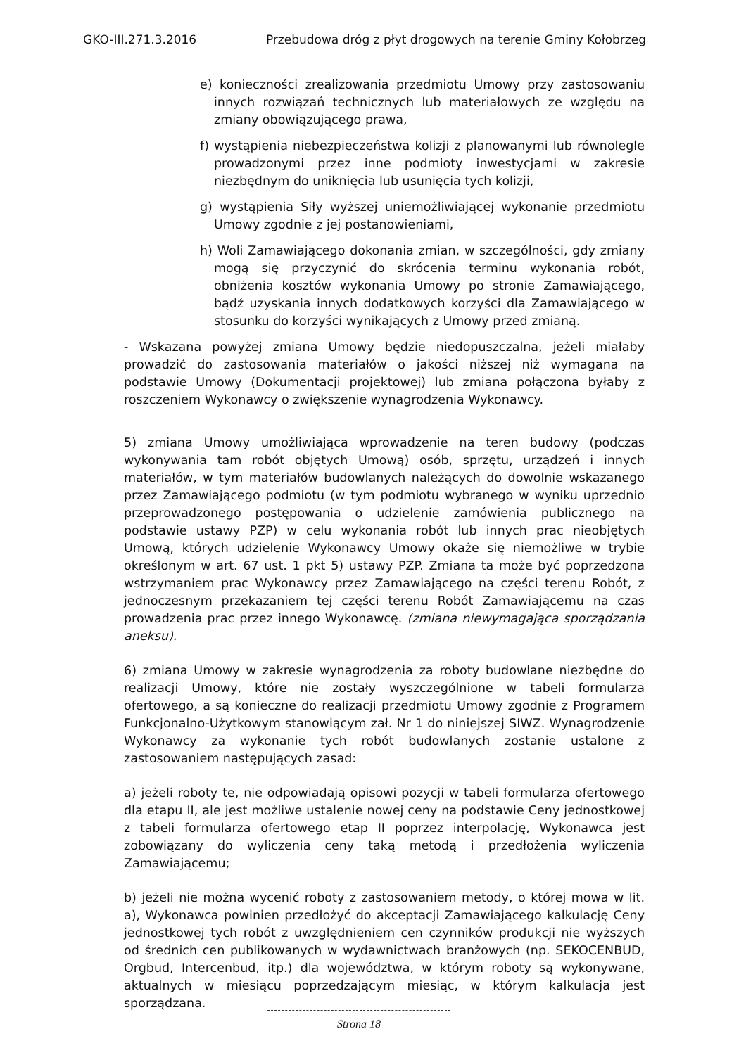GKO-III.271.3.2016 Przebudowa dróg z płyt drogowych na terenie Gminy Kołobrzeg
e) konieczności zrealizowania przedmiotu Umowy przy zastosowaniu innych rozwiązań technicznych lub materiałowych ze względu na zmiany obowiązującego prawa,
f) wystąpienia niebezpieczeństwa kolizji z planowanymi lub równolegle prowadzonymi przez inne podmioty inwestycjami w zakresie niezbędnym do uniknięcia lub usunięcia tych kolizji,
g) wystąpienia Siły wyższej uniemożliwiającej wykonanie przedmiotu Umowy zgodnie z jej postanowieniami,
h) Woli Zamawiającego dokonania zmian, w szczególności, gdy zmiany mogą się przyczynić do skrócenia terminu wykonania robót, obniżenia kosztów wykonania Umowy po stronie Zamawiającego, bądź uzyskania innych dodatkowych korzyści dla Zamawiającego w stosunku do korzyści wynikających z Umowy przed zmianą.
- Wskazana powyżej zmiana Umowy będzie niedopuszczalna, jeżeli miałaby prowadzić do zastosowania materiałów o jakości niższej niż wymagana na podstawie Umowy (Dokumentacji projektowej) lub zmiana połączona byłaby z roszczeniem Wykonawcy o zwiększenie wynagrodzenia Wykonawcy.
5) zmiana Umowy umożliwiająca wprowadzenie na teren budowy (podczas wykonywania tam robót objętych Umową) osób, sprzętu, urządzeń i innych materiałów, w tym materiałów budowlanych należących do dowolnie wskazanego przez Zamawiającego podmiotu (w tym podmiotu wybranego w wyniku uprzednio przeprowadzonego postępowania o udzielenie zamówienia publicznego na podstawie ustawy PZP) w celu wykonania robót lub innych prac nieobjętych Umową, których udzielenie Wykonawcy Umowy okaże się niemożliwe w trybie określonym w art. 67 ust. 1 pkt 5) ustawy PZP. Zmiana ta może być poprzedzona wstrzymaniem prac Wykonawcy przez Zamawiającego na części terenu Robót, z jednoczesnym przekazaniem tej części terenu Robót Zamawiającemu na czas prowadzenia prac przez innego Wykonawcę. (zmiana niewymagająca sporządzania aneksu).
6) zmiana Umowy w zakresie wynagrodzenia za roboty budowlane niezbędne do realizacji Umowy, które nie zostały wyszczególnione w tabeli formularza ofertowego, a są konieczne do realizacji przedmiotu Umowy zgodnie z Programem Funkcjonalno-Użytkowym stanowiącym zał. Nr 1 do niniejszej SIWZ. Wynagrodzenie Wykonawcy za wykonanie tych robót budowlanych zostanie ustalone z zastosowaniem następujących zasad:
a) jeżeli roboty te, nie odpowiadają opisowi pozycji w tabeli formularza ofertowego dla etapu II, ale jest możliwe ustalenie nowej ceny na podstawie Ceny jednostkowej z tabeli formularza ofertowego etap II poprzez interpolację, Wykonawca jest zobowiązany do wyliczenia ceny taką metodą i przedłożenia wyliczenia Zamawiającemu;
b) jeżeli nie można wycenić roboty z zastosowaniem metody, o której mowa w lit. a), Wykonawca powinien przedłożyć do akceptacji Zamawiającego kalkulację Ceny jednostkowej tych robót z uwzględnieniem cen czynników produkcji nie wyższych od średnich cen publikowanych w wydawnictwach branżowych (np. SEKOCENBUD, Orgbud, Intercenbud, itp.) dla województwa, w którym roboty są wykonywane, aktualnych w miesiącu poprzedzającym miesiąc, w którym kalkulacja jest sporządzana.
Strona 18